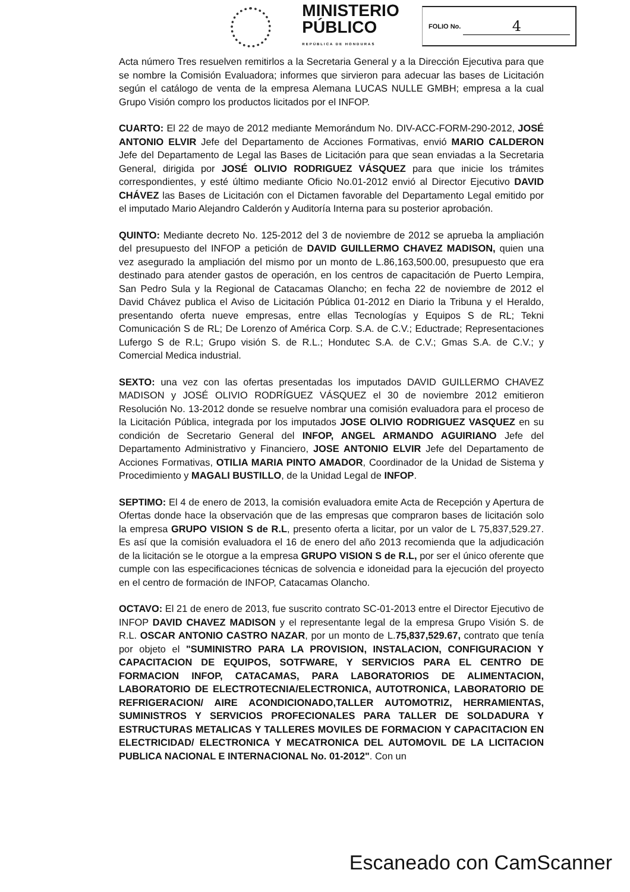MINISTERIO
PÚBLICO
REPÚBLICA DE HONDURAS
FOLIO No. 4
Acta número Tres resuelven remitirlos a la Secretaria General y a la Dirección Ejecutiva para que se nombre la Comisión Evaluadora; informes que sirvieron para adecuar las bases de Licitación según el catálogo de venta de la empresa Alemana LUCAS NULLE GMBH; empresa a la cual Grupo Visión compro los productos licitados por el INFOP.
CUARTO: El 22 de mayo de 2012 mediante Memorándum No. DIV-ACC-FORM-290-2012, JOSÉ ANTONIO ELVIR Jefe del Departamento de Acciones Formativas, envió MARIO CALDERON Jefe del Departamento de Legal las Bases de Licitación para que sean enviadas a la Secretaria General, dirigida por JOSÉ OLIVIO RODRIGUEZ VÁSQUEZ para que inicie los trámites correspondientes, y esté último mediante Oficio No.01-2012 envió al Director Ejecutivo DAVID CHÁVEZ las Bases de Licitación con el Dictamen favorable del Departamento Legal emitido por el imputado Mario Alejandro Calderón y Auditoría Interna para su posterior aprobación.
QUINTO: Mediante decreto No. 125-2012 del 3 de noviembre de 2012 se aprueba la ampliación del presupuesto del INFOP a petición de DAVID GUILLERMO CHAVEZ MADISON, quien una vez asegurado la ampliación del mismo por un monto de L.86,163,500.00, presupuesto que era destinado para atender gastos de operación, en los centros de capacitación de Puerto Lempira, San Pedro Sula y la Regional de Catacamas Olancho; en fecha 22 de noviembre de 2012 el David Chávez publica el Aviso de Licitación Pública 01-2012 en Diario la Tribuna y el Heraldo, presentando oferta nueve empresas, entre ellas Tecnologías y Equipos S de RL; Tekni Comunicación S de RL; De Lorenzo of América Corp. S.A. de C.V.; Eductrade; Representaciones Lufergo S de R.L; Grupo visión S. de R.L.; Hondutec S.A. de C.V.; Gmas S.A. de C.V.; y Comercial Medica industrial.
SEXTO: una vez con las ofertas presentadas los imputados DAVID GUILLERMO CHAVEZ MADISON y JOSÉ OLIVIO RODRÍGUEZ VÁSQUEZ el 30 de noviembre 2012 emitieron Resolución No. 13-2012 donde se resuelve nombrar una comisión evaluadora para el proceso de la Licitación Pública, integrada por los imputados JOSE OLIVIO RODRIGUEZ VASQUEZ en su condición de Secretario General del INFOP, ANGEL ARMANDO AGUIRIANO Jefe del Departamento Administrativo y Financiero, JOSE ANTONIO ELVIR Jefe del Departamento de Acciones Formativas, OTILIA MARIA PINTO AMADOR, Coordinador de la Unidad de Sistema y Procedimiento y MAGALI BUSTILLO, de la Unidad Legal de INFOP.
SEPTIMO: El 4 de enero de 2013, la comisión evaluadora emite Acta de Recepción y Apertura de Ofertas donde hace la observación que de las empresas que compraron bases de licitación solo la empresa GRUPO VISION S de R.L, presento oferta a licitar, por un valor de L 75,837,529.27. Es así que la comisión evaluadora el 16 de enero del año 2013 recomienda que la adjudicación de la licitación se le otorgue a la empresa GRUPO VISION S de R.L, por ser el único oferente que cumple con las especificaciones técnicas de solvencia e idoneidad para la ejecución del proyecto en el centro de formación de INFOP, Catacamas Olancho.
OCTAVO: El 21 de enero de 2013, fue suscrito contrato SC-01-2013 entre el Director Ejecutivo de INFOP DAVID CHAVEZ MADISON y el representante legal de la empresa Grupo Visión S. de R.L. OSCAR ANTONIO CASTRO NAZAR, por un monto de L.75,837,529.67, contrato que tenía por objeto el "SUMINISTRO PARA LA PROVISION, INSTALACION, CONFIGURACION Y CAPACITACION DE EQUIPOS, SOTFWARE, Y SERVICIOS PARA EL CENTRO DE FORMACION INFOP, CATACAMAS, PARA LABORATORIOS DE ALIMENTACION, LABORATORIO DE ELECTROTECNIA/ELECTRONICA, AUTOTRONICA, LABORATORIO DE REFRIGERACION/ AIRE ACONDICIONADO,TALLER AUTOMOTRIZ, HERRAMIENTAS, SUMINISTROS Y SERVICIOS PROFECIONALES PARA TALLER DE SOLDADURA Y ESTRUCTURAS METALICAS Y TALLERES MOVILES DE FORMACION Y CAPACITACION EN ELECTRICIDAD/ ELECTRONICA Y MECATRONICA DEL AUTOMOVIL DE LA LICITACION PUBLICA NACIONAL E INTERNACIONAL No. 01-2012". Con un
Escaneado con CamScanner